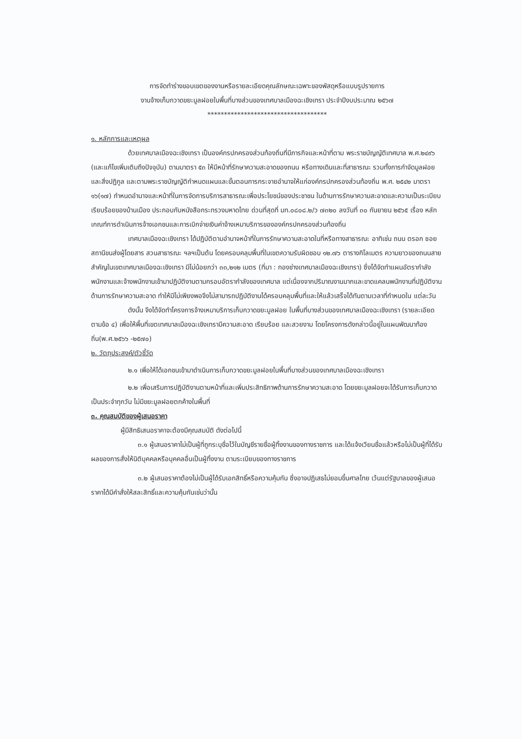การจัดทำร่างขอบเขตของงานหรือรายละเอียดคุณลักษณะเฉพาะของพัสดุหรือแบบรูปรายการ
งานจ้างเก็บกวาดขยะมูลฝอยในพื้นที่บางส่วนของเทศบาลเมืองฉะเชิงเทรา ประจำปีงบประมาณ ๒๕๖๗
************************************
๑. หลักการและเหตุผล
ด้วยเทศบาลเมืองฉะเชิงเทรา เป็นองค์กรปกครองส่วนท้องถิ่นที่มีภารกิจและหน้าที่ตาม พระราชบัญญัติเทศบาล พ.ศ.๒๔๙๖ (และแก้ไขเพิ่มเติมถึงปัจจุบัน) ตามมาตรา ๕๓ ให้มีหน้าที่รักษาความสะอาดของถนน หรือทางเดินและที่สาธารณะ รวมทั้งการกำจัดมูลฝอยและสิ่งปฏิกูล และตามพระราชบัญญัติกำหนดแผนและขั้นตอนการกระจายอำนาจให้แก่องค์กรปกครองส่วนท้องถิ่น พ.ศ. ๒๕๔๒ มาตรา ๑๖(๑๗) กำหนดอำนาจและหน้าที่ในการจัดการบริการสาธารณะเพื่อประโยชน์ของประชาชน ในด้านการรักษาความสะอาดและความเป็นระเบียบเรียบร้อยของบ้านเมือง ประกอบกับหนังสือกระทรวงมหาดไทย ด่วนที่สุดที่ มท.๐๘๐๘.๒/ว ๗๓๒๐ ลงวันที่ ๓๐ กันยายน ๒๕๖๕ เรื่อง หลักเกณฑ์การดำเนินการจ้างเอกชนและการเบิกจ่ายเงินค่าจ้างเหมาบริการขององค์กรปกครองส่วนท้องถิ่น
เทศบาลเมืองฉะเชิงเทรา ได้ปฏิบัติตามอำนาจหน้าที่ในการรักษาความสะอาดในที่หรือทางสาธารณะ อาทิเช่น ถนน ตรอก ซอย สถานีขนส่งผู้โดยสาร สวนสาธารณะ ฯลฯเป็นต้น โดยครอบคลุมพื้นที่ในเขตความรับผิดชอบ ๑๒.๗๖ ตารางกิโลเมตร ความยาวของถนนสายสำคัญในเขตเทศบาลเมืองฉะเชิงเทรา มีไม่น้อยกว่า ๓๓,๒๑๒ เมตร (ที่มา : กองช่างเทศบาลเมืองฉะเชิงเทรา) ซึ่งได้จัดทำแผนอัตรากำลังพนักงานและจ้างพนักงานเข้ามาปฏิบัติงานตามกรอบอัตรากำลังของเทศบาล แต่เนื่องจากปริมาณงานมากและขาดแคลนพนักงานที่ปฏิบัติงานด้านการรักษาความสะอาด ทำให้มีไม่เพียงพอจึงไม่สามารถปฏิบัติงานได้ครอบคลุมพื้นที่และให้แล้วเสร็จได้ทันตามเวลาที่กำหนดใน แต่ละวัน
ดังนั้น จึงได้จัดทำโครงการจ้างเหมาบริการเก็บกวาดขยะมูลฝอย ในพื้นที่บางส่วนของเทศบาลเมืองฉะเชิงเทรา (รายละเอียดตามข้อ ๔) เพื่อให้พื้นที่เขตเทศบาลเมืองฉะเชิงเทรามีความสะอาด เรียบร้อย และสวยงาม โดยโครงการดังกล่าวนี้อยู่ในแผนพัฒนาท้องถิ่น(พ.ศ.๒๕๖๖ -๒๕๗๐)
๒. วัตถุประสงค์/ตัวชี้วัด
๒.๑ เพื่อให้ได้เอกชนเข้ามาดำเนินการเก็บกวาดขยะมูลฝอยในพื้นที่บางส่วนของเทศบาลเมืองฉะเชิงเทรา
๒.๒ เพื่อเสริมการปฏิบัติงานตามหน้าที่และเพิ่มประสิทธิภาพด้านการรักษาความสะอาด โดยขยะมูลฝอยจะได้รับการเก็บกวาดเป็นประจำทุกวัน ไม่มีขยะมูลฝอยตกค้างในพื้นที่
๓. คุณสมบัติของผู้เสนอราคา
ผู้มีสิทธิเสนอราคาจะต้องมีคุณสมบัติ ดังต่อไปนี้
๓.๑ ผู้เสนอราคาไม่เป็นผู้ที่ถูกระบุชื่อไว้ในบัญชีรายชื่อผู้ทิ้งงานของทางราชการ และได้แจ้งเวียนชื่อแล้วหรือไม่เป็นผู้ที่ได้รับผลของการสั่งให้นิติบุคคลหรือบุคคลอื่นเป็นผู้ทิ้งงาน ตามระเบียบของทางราชการ
๓.๒ ผู้เสนอราคาต้องไม่เป็นผู้ได้รับเอกสิทธิ์หรือความคุ้มกัน ซึ่งอาจปฏิเสธไม่ยอมขึ้นศาลไทย เว้นแต่รัฐบาลของผู้เสนอราคาได้มีคำสั่งให้สละสิทธิ์และความคุ้มกันเช่นว่านั้น